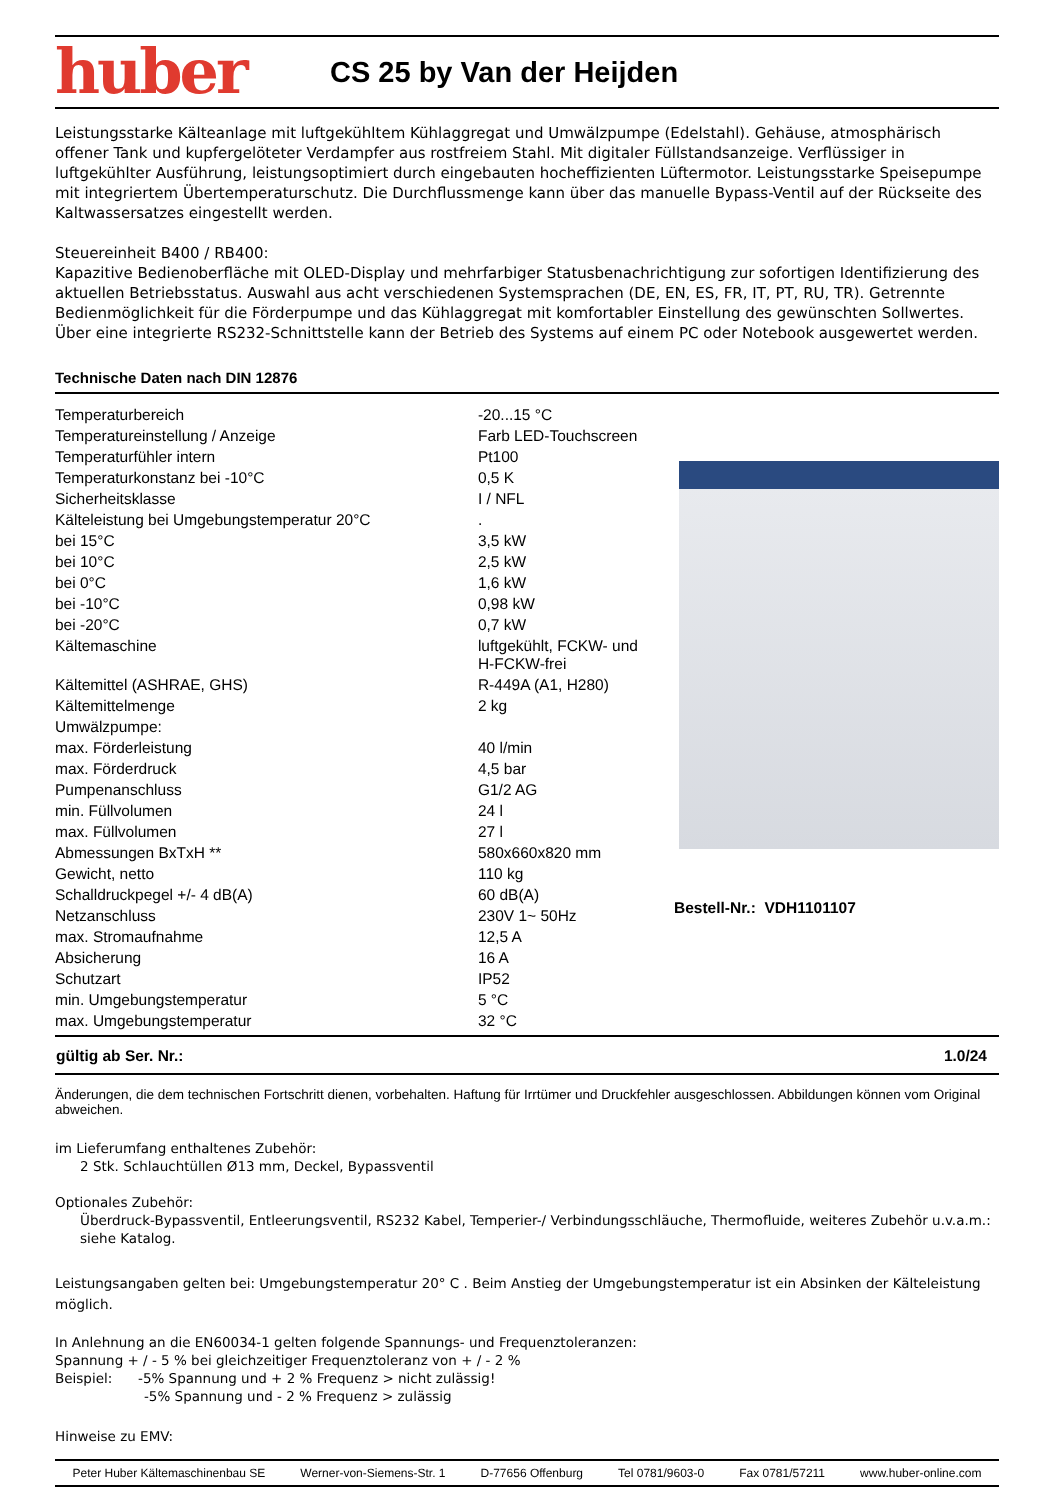huber
CS 25 by Van der Heijden
Leistungsstarke Kälteanlage mit luftgekühltem Kühlaggregat und Umwälzpumpe (Edelstahl). Gehäuse, atmosphärisch offener Tank und kupfergelöteter Verdampfer aus rostfreiem Stahl. Mit digitaler Füllstandsanzeige. Verflüssiger in luftgekühlter Ausführung, leistungsoptimiert durch eingebauten hocheffizienten Lüftermotor. Leistungsstarke Speisepumpe mit integriertem Übertemperaturschutz. Die Durchflussmenge kann über das manuelle Bypass-Ventil auf der Rückseite des Kaltwassersatzes eingestellt werden.
Steuereinheit B400 / RB400:
Kapazitive Bedienoberfläche mit OLED-Display und mehrfarbiger Statusbenachrichtigung zur sofortigen Identifizierung des aktuellen Betriebsstatus. Auswahl aus acht verschiedenen Systemsprachen (DE, EN, ES, FR, IT, PT, RU, TR). Getrennte Bedienmöglichkeit für die Förderpumpe und das Kühlaggregat mit komfortabler Einstellung des gewünschten Sollwertes. Über eine integrierte RS232-Schnittstelle kann der Betrieb des Systems auf einem PC oder Notebook ausgewertet werden.
Technische Daten nach DIN 12876
| Temperaturbereich | -20...15 °C |
| Temperatureinstellung / Anzeige | Farb LED-Touchscreen |
| Temperaturfühler intern | Pt100 |
| Temperaturkonstanz bei -10°C | 0,5 K |
| Sicherheitsklasse | I / NFL |
| Kälteleistung bei Umgebungstemperatur 20°C | . |
| bei 15°C | 3,5 kW |
| bei 10°C | 2,5 kW |
| bei 0°C | 1,6 kW |
| bei -10°C | 0,98 kW |
| bei -20°C | 0,7 kW |
| Kältemaschine | luftgekühlt, FCKW- und H-FCKW-frei |
| Kältemittel (ASHRAE, GHS) | R-449A (A1, H280) |
| Kältemittelmenge | 2 kg |
| Umwälzpumpe: | |
| max. Förderleistung | 40 l/min |
| max. Förderdruck | 4,5 bar |
| Pumpenanschluss | G1/2 AG |
| min. Füllvolumen | 24 l |
| max. Füllvolumen | 27 l |
| Abmessungen BxTxH ** | 580x660x820 mm |
| Gewicht, netto | 110 kg |
| Schalldruckpegel +/- 4 dB(A) | 60 dB(A) |
| Netzanschluss | 230V 1~ 50Hz |
| max. Stromaufnahme | 12,5 A |
| Absicherung | 16 A |
| Schutzart | IP52 |
| min. Umgebungstemperatur | 5 °C |
| max. Umgebungstemperatur | 32 °C |
Bestell-Nr.: VDH1101107
gültig ab Ser. Nr.: 1.0/24
Änderungen, die dem technischen Fortschritt dienen, vorbehalten. Haftung für Irrtümer und Druckfehler ausgeschlossen. Abbildungen können vom Original abweichen.
im Lieferumfang enthaltenes Zubehör:
2 Stk. Schlauchtüllen Ø13 mm, Deckel, Bypassventil
Optionales Zubehör:
Überdruck-Bypassventil, Entleerungsventil, RS232 Kabel, Temperier-/ Verbindungsschläuche, Thermofluide, weiteres Zubehör u.v.a.m.: siehe Katalog.
Leistungsangaben gelten bei: Umgebungstemperatur 20° C . Beim Anstieg der Umgebungstemperatur ist ein Absinken der Kälteleistung möglich.
In Anlehnung an die EN60034-1 gelten folgende Spannungs- und Frequenztoleranzen:
Spannung + / - 5 % bei gleichzeitiger Frequenztoleranz von + / - 2 %
Beispiel: -5% Spannung und + 2 % Frequenz > nicht zulässig!
-5% Spannung und - 2 % Frequenz > zulässig
Hinweise zu EMV:
Peter Huber Kältemaschinenbau SE Werner-von-Siemens-Str. 1 D-77656 Offenburg Tel 0781/9603-0 Fax 0781/57211 www.huber-online.com